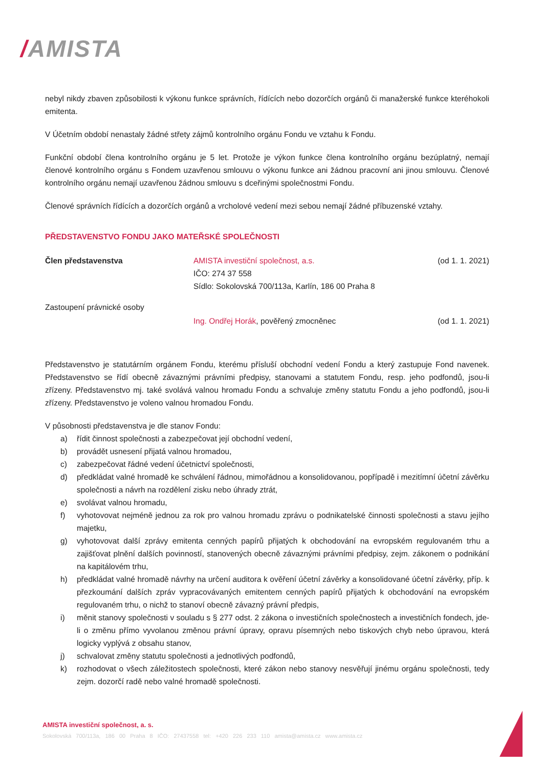/AMISTA
nebyl nikdy zbaven způsobilosti k výkonu funkce správních, řídících nebo dozorčích orgánů či manažerské funkce kteréhokoli emitenta.
V Účetním období nenastaly žádné střety zájmů kontrolního orgánu Fondu ve vztahu k Fondu.
Funkční období člena kontrolního orgánu je 5 let. Protože je výkon funkce člena kontrolního orgánu bezúplatný, nemají členové kontrolního orgánu s Fondem uzavřenou smlouvu o výkonu funkce ani žádnou pracovní ani jinou smlouvu. Členové kontrolního orgánu nemají uzavřenou žádnou smlouvu s dceřinými společnostmi Fondu.
Členové správních řídících a dozorčích orgánů a vrcholové vedení mezi sebou nemají žádné příbuzenské vztahy.
PŘEDSTAVENSTVO FONDU JAKO MATEŘSKÉ SPOLEČNOSTI
Člen představenstva AMISTA investiční společnost, a.s.
IČO: 274 37 558
Sídlo: Sokolovská 700/113a, Karlín, 186 00 Praha 8
(od 1. 1. 2021)
Zastoupení právnické osoby
Ing. Ondřej Horák, pověřený zmocněnec
(od 1. 1. 2021)
Představenstvo je statutárním orgánem Fondu, kterému přísluší obchodní vedení Fondu a který zastupuje Fond navenek. Představenstvo se řídí obecně závaznými právními předpisy, stanovami a statutem Fondu, resp. jeho podfondů, jsou-li zřízeny. Představenstvo mj. také svolává valnou hromadu Fondu a schvaluje změny statutu Fondu a jeho podfondů, jsou-li zřízeny. Představenstvo je voleno valnou hromadou Fondu.
V působnosti představenstva je dle stanov Fondu:
a) řídit činnost společnosti a zabezpečovat její obchodní vedení,
b) provádět usnesení přijatá valnou hromadou,
c) zabezpečovat řádné vedení účetnictví společnosti,
d) předkládat valné hromadě ke schválení řádnou, mimořádnou a konsolidovanou, popřípadě i mezitímní účetní závěrku společnosti a návrh na rozdělení zisku nebo úhrady ztrát,
e) svolávat valnou hromadu,
f) vyhotovovat nejméně jednou za rok pro valnou hromadu zprávu o podnikatelské činnosti společnosti a stavu jejího majetku,
g) vyhotovovat další zprávy emitenta cenných papírů přijatých k obchodování na evropském regulovaném trhu a zajišťovat plnění dalších povinností, stanovených obecně závaznými právními předpisy, zejm. zákonem o podnikání na kapitálovém trhu,
h) předkládat valné hromadě návrhy na určení auditora k ověření účetní závěrky a konsolidované účetní závěrky, příp. k přezkoumání dalších zpráv vypracovávaných emitentem cenných papírů přijatých k obchodování na evropském regulovaném trhu, o nichž to stanoví obecně závazný právní předpis,
i) měnit stanovy společnosti v souladu s § 277 odst. 2 zákona o investičních společnostech a investičních fondech, jde-li o změnu přímo vyvolanou změnou právní úpravy, opravu písemných nebo tiskových chyb nebo úpravou, která logicky vyplývá z obsahu stanov,
j) schvalovat změny statutu společnosti a jednotlivých podfondů,
k) rozhodovat o všech záležitostech společnosti, které zákon nebo stanovy nesvěřují jinému orgánu společnosti, tedy zejm. dozorčí radě nebo valné hromadě společnosti.
AMISTA investiční společnost, a. s.
Sokolovská 700/113a, 186 00 Praha 8 IČO: 27437558 tel: +420 226 233 110 amista@amista.cz www.amista.cz